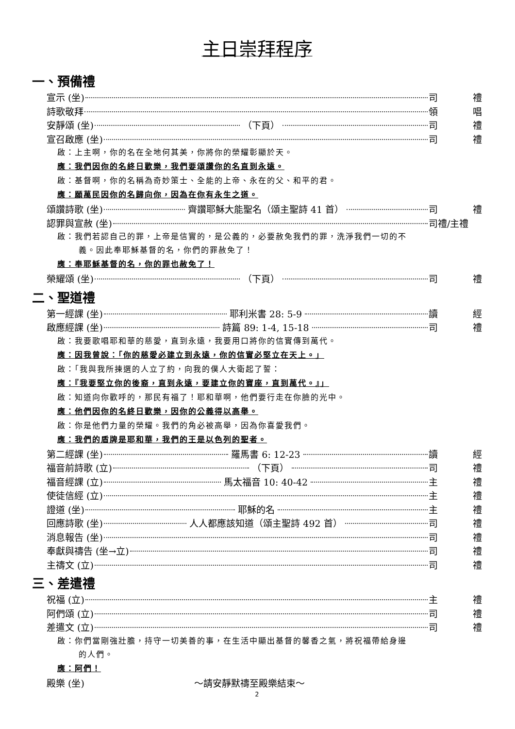主日崇拜程序
一、預備禮
宣示 (坐) 司 禮
詩歌敬拜 領 唱
安靜頌 (坐) （下頁） 司 禮
宣召啟應 (坐) 司 禮
啟：上主啊，你的名在全地何其美，你將你的榮耀彰顯於天。
應：我們因你的名終日歡樂，我們要頌讚你的名直到永遠。
啟：基督啊，你的名稱為奇妙策士、全能的上帝、永在的父、和平的君。
應：願萬民因你的名歸向你，因為在你有永生之道。
頌讚詩歌 (坐) 齊讚耶穌大能聖名（頌主聖詩 41 首） 司 禮
認罪與宣赦 (坐) 司禮/主禮
啟：我們若認自己的罪，上帝是信實的，是公義的，必要赦免我們的罪，洗淨我們一切的不
義。因此奉耶穌基督的名，你們的罪赦免了！
應：奉耶穌基督的名，你的罪也赦免了！
榮耀頌 (坐) （下頁） 司 禮
二、聖道禮
第一經課 (坐) 耶利米書 28: 5-9 讀 經
啟應經課 (坐) 詩篇 89: 1-4, 15-18 司 禮
啟：我要歌唱耶和華的慈愛，直到永遠，我要用口將你的信實傳到萬代。
應：因我曾說：「你的慈愛必建立到永遠，你的信實必堅立在天上。」
啟：「我與我所揀選的人立了約，向我的僕人大衛起了誓：
應：『我要堅立你的後裔，直到永遠，要建立你的寶座，直到萬代。』」
啟：知道向你歡呼的，那民有福了！耶和華啊，他們要行走在你臉的光中。
應：他們因你的名終日歡樂，因你的公義得以高舉。
啟：你是他們力量的榮耀。我們的角必被高舉，因為你喜愛我們。
應：我們的盾牌是耶和華，我們的王是以色列的聖者。
第二經課 (坐) 羅馬書 6: 12-23 讀 經
福音前詩歌 (立) （下頁） 司 禮
福音經課 (立) 馬太福音 10: 40-42 主 禮
使徒信經 (立) 主 禮
證道 (坐) 耶穌的名 主 禮
回應詩歌 (坐) 人人都應該知道（頌主聖詩 492 首） 司 禮
消息報告 (坐) 司 禮
奉獻與禱告 (坐→立) 司 禮
主禱文 (立) 司 禮
三、差遣禮
祝福 (立) 主 禮
阿們頌 (立) 司 禮
差遣文 (立) 司 禮
啟：你們當剛強壯膽，持守一切美善的事，在生活中顯出基督的馨香之氣，將祝福帶給身邊
的人們。
應：阿們！
殿樂 (坐) ～請安靜默禱至殿樂結束～
2